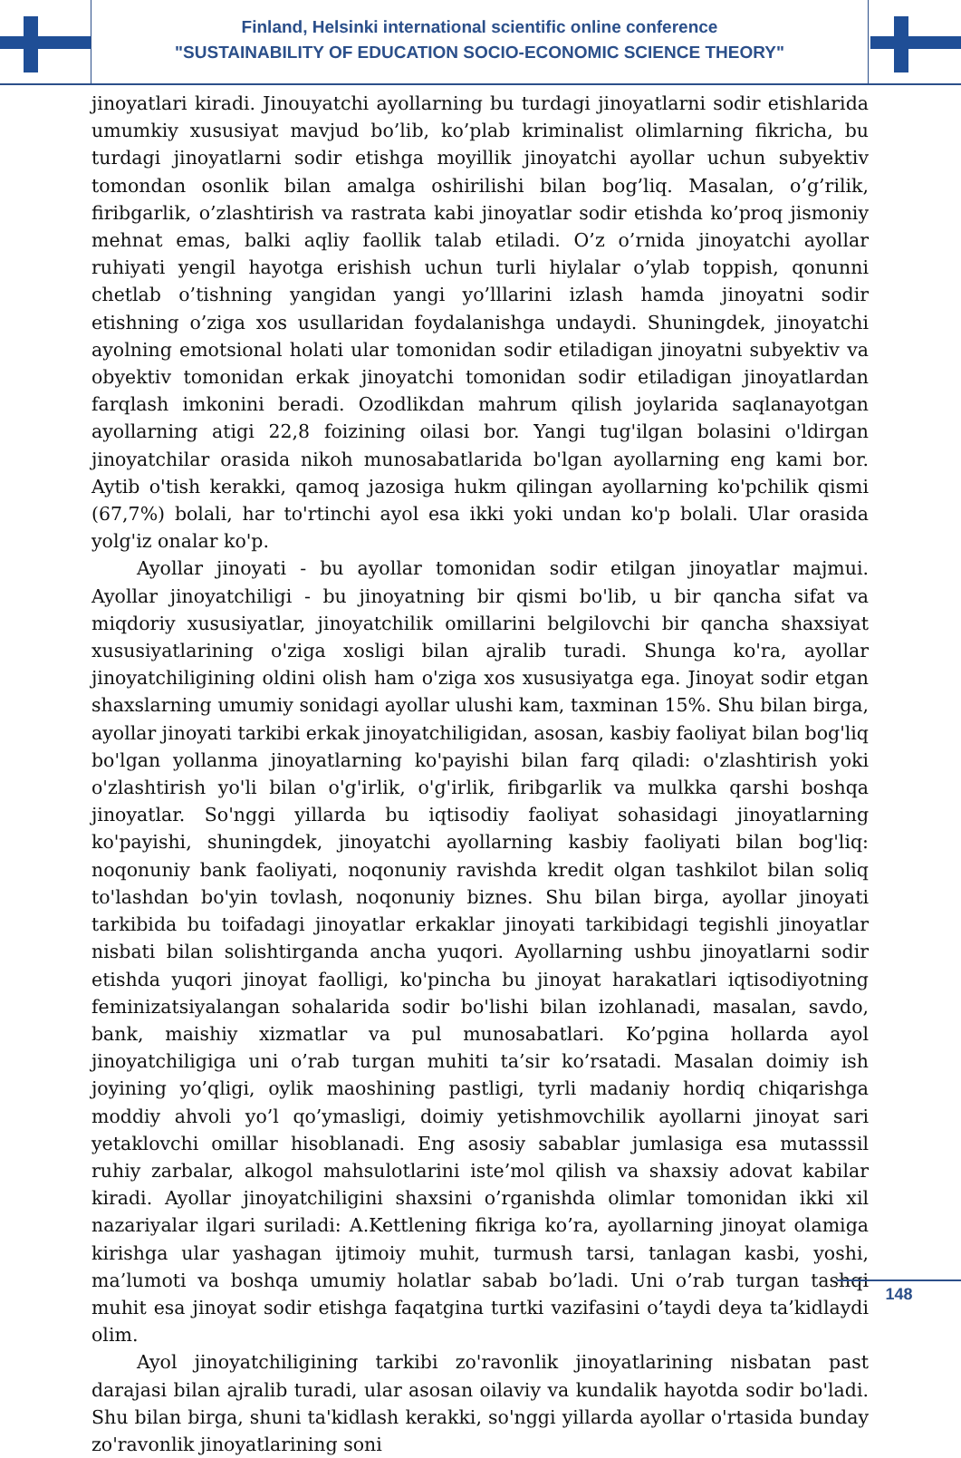Finland, Helsinki international scientific online conference
"SUSTAINABILITY OF EDUCATION SOCIO-ECONOMIC SCIENCE THEORY"
jinoyatlari kiradi. Jinouyatchi ayollarning bu turdagi jinoyatlarni sodir etishlarida umumkiy xususiyat mavjud bo’lib, ko’plab kriminalist olimlarning fikricha, bu turdagi jinoyatlarni sodir etishga moyillik jinoyatchi ayollar uchun subyektiv tomondan osonlik bilan amalga oshirilishi bilan bog’liq. Masalan, o’g’rilik, firibgarlik, o’zlashtirish va rastrata kabi jinoyatlar sodir etishda ko’proq jismoniy mehnat emas, balki aqliy faollik talab etiladi. O’z o’rnida jinoyatchi ayollar ruhiyati yengil hayotga erishish uchun turli hiylalar o’ylab toppish, qonunni chetlab o’tishning yangidan yangi yo’lllarini izlash hamda jinoyatni sodir etishning o’ziga xos usullaridan foydalanishga undaydi. Shuningdek, jinoyatchi ayolning emotsional holati ular tomonidan sodir etiladigan jinoyatni subyektiv va obyektiv tomonidan erkak jinoyatchi tomonidan sodir etiladigan jinoyatlardan farqlash imkonini beradi. Ozodlikdan mahrum qilish joylarida saqlanayotgan ayollarning atigi 22,8 foizining oilasi bor. Yangi tug'ilgan bolasini o'ldirgan jinoyatchilar orasida nikoh munosabatlarida bo'lgan ayollarning eng kami bor. Aytib o'tish kerakki, qamoq jazosiga hukm qilingan ayollarning ko'pchilik qismi (67,7%) bolali, har to'rtinchi ayol esa ikki yoki undan ko'p bolali. Ular orasida yolg'iz onalar ko'p.
Ayollar jinoyati - bu ayollar tomonidan sodir etilgan jinoyatlar majmui. Ayollar jinoyatchiligi - bu jinoyatning bir qismi bo'lib, u bir qancha sifat va miqdoriy xususiyatlar, jinoyatchilik omillarini belgilovchi bir qancha shaxsiyat xususiyatlarining o'ziga xosligi bilan ajralib turadi. Shunga ko'ra, ayollar jinoyatchiligining oldini olish ham o'ziga xos xususiyatga ega. Jinoyat sodir etgan shaxslarning umumiy sonidagi ayollar ulushi kam, taxminan 15%. Shu bilan birga, ayollar jinoyati tarkibi erkak jinoyatchiligidan, asosan, kasbiy faoliyat bilan bog'liq bo'lgan yollanma jinoyatlarning ko'payishi bilan farq qiladi: o'zlashtirish yoki o'zlashtirish yo'li bilan o'g'irlik, o'g'irlik, firibgarlik va mulkka qarshi boshqa jinoyatlar. So'nggi yillarda bu iqtisodiy faoliyat sohasidagi jinoyatlarning ko'payishi, shuningdek, jinoyatchi ayollarning kasbiy faoliyati bilan bog'liq: noqonuniy bank faoliyati, noqonuniy ravishda kredit olgan tashkilot bilan soliq to'lashdan bo'yin tovlash, noqonuniy biznes. Shu bilan birga, ayollar jinoyati tarkibida bu toifadagi jinoyatlar erkaklar jinoyati tarkibidagi tegishli jinoyatlar nisbati bilan solishtirganda ancha yuqori. Ayollarning ushbu jinoyatlarni sodir etishda yuqori jinoyat faolligi, ko'pincha bu jinoyat harakatlari iqtisodiyotning feminizatsiyalangan sohalarida sodir bo'lishi bilan izohlanadi, masalan, savdo, bank, maishiy xizmatlar va pul munosabatlari. Ko’pgina hollarda ayol jinoyatchiligiga uni o’rab turgan muhiti ta’sir ko’rsatadi. Masalan doimiy ish joyining yo’qligi, oylik maoshining pastligi, tyrli madaniy hordiq chiqarishga moddiy ahvoli yo’l qo’ymasligi, doimiy yetishmovchilik ayollarni jinoyat sari yetaklovchi omillar hisoblanadi. Eng asosiy sabablar jumlasiga esa mutasssil ruhiy zarbalar, alkogol mahsulotlarini iste’mol qilish va shaxsiy adovat kabilar kiradi. Ayollar jinoyatchiligini shaxsini o’rganishda olimlar tomonidan ikki xil nazariyalar ilgari suriladi: A.Kettlening fikriga ko’ra, ayollarning jinoyat olamiga kirishga ular yashagan ijtimoiy muhit, turmush tarsi, tanlagan kasbi, yoshi, ma’lumoti va boshqa umumiy holatlar sabab bo’ladi. Uni o’rab turgan tashqi muhit esa jinoyat sodir etishga faqatgina turtki vazifasini o’taydi deya ta’kidlaydi olim.
Ayol jinoyatchiligining tarkibi zo'ravonlik jinoyatlarining nisbatan past darajasi bilan ajralib turadi, ular asosan oilaviy va kundalik hayotda sodir bo'ladi. Shu bilan birga, shuni ta'kidlash kerakki, so'nggi yillarda ayollar o'rtasida bunday zo'ravonlik jinoyatlarining soni
148